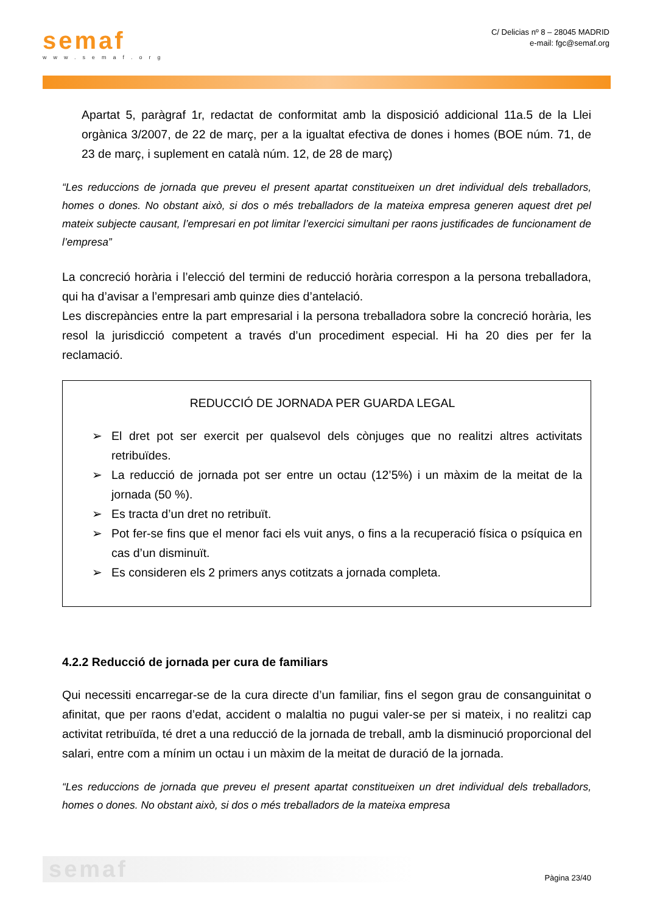semaf
www.semaf.org
C/ Delicias nº 8 – 28045 MADRID
e-mail: fgc@semaf.org
Apartat 5, paràgraf 1r, redactat de conformitat amb la disposició addicional 11a.5 de la Llei orgànica 3/2007, de 22 de març, per a la igualtat efectiva de dones i homes (BOE núm. 71, de 23 de març, i suplement en català núm. 12, de 28 de març)
“Les reduccions de jornada que preveu el present apartat constitueixen un dret individual dels treballadors, homes o dones. No obstant això, si dos o més treballadors de la mateixa empresa generen aquest dret pel mateix subjecte causant, l’empresari en pot limitar l’exercici simultani per raons justificades de funcionament de l’empresa”
La concreció horària i l’elecció del termini de reducció horària correspon a la persona treballadora, qui ha d’avisar a l’empresari amb quinze dies d’antelació.
Les discrepàncies entre la part empresarial i la persona treballadora sobre la concreció horària, les resol la jurisdicció competent a través d’un procediment especial. Hi ha 20 dies per fer la reclamació.
REDUCCIÓ DE JORNADA PER GUARDA LEGAL
➢ El dret pot ser exercit per qualsevol dels cònjuges que no realitzi altres activitats retribuïdes.
➢ La reducció de jornada pot ser entre un octau (12’5%) i un màxim de la meitat de la jornada (50 %).
➢ Es tracta d’un dret no retribuït.
➢ Pot fer-se fins que el menor faci els vuit anys, o fins a la recuperació física o psíquica en cas d’un disminuït.
➢ Es consideren els 2 primers anys cotitzats a jornada completa.
4.2.2 Reducció de jornada per cura de familiars
Qui necessiti encarregar-se de la cura directe d’un familiar, fins el segon grau de consanguinitat o afinitat, que per raons d’edat, accident o malaltia no pugui valer-se per si mateix, i no realitzi cap activitat retribuïda, té dret a una reducció de la jornada de treball, amb la disminució proporcional del salari, entre com a mínim un octau i un màxim de la meitat de duració de la jornada.
“Les reduccions de jornada que preveu el present apartat constitueixen un dret individual dels treballadors, homes o dones. No obstant això, si dos o més treballadors de la mateixa empresa
semaf
Pàgina 23/40